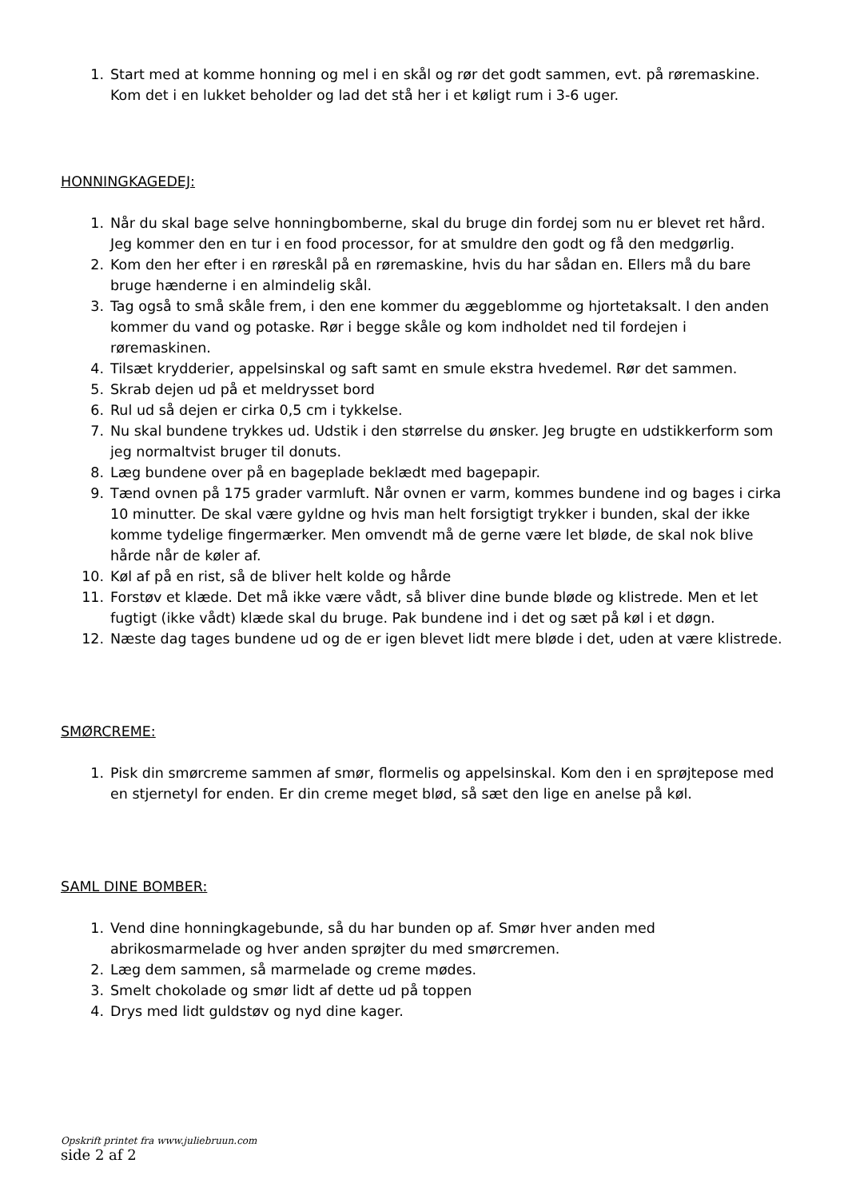1. Start med at komme honning og mel i en skål og rør det godt sammen, evt. på røremaskine. Kom det i en lukket beholder og lad det stå her i et køligt rum i 3-6 uger.
HONNINGKAGEDEJ:
1. Når du skal bage selve honningbomberne, skal du bruge din fordej som nu er blevet ret hård. Jeg kommer den en tur i en food processor, for at smuldre den godt og få den medgørlig.
2. Kom den her efter i en røreskål på en røremaskine, hvis du har sådan en. Ellers må du bare bruge hænderne i en almindelig skål.
3. Tag også to små skåle frem, i den ene kommer du æggeblomme og hjortetaksalt. I den anden kommer du vand og potaske. Rør i begge skåle og kom indholdet ned til fordejen i røremaskinen.
4. Tilsæt krydderier, appelsinskal og saft samt en smule ekstra hvedemel. Rør det sammen.
5. Skrab dejen ud på et meldrysset bord
6. Rul ud så dejen er cirka 0,5 cm i tykkelse.
7. Nu skal bundene trykkes ud. Udstik i den størrelse du ønsker. Jeg brugte en udstikkerform som jeg normaltvist bruger til donuts.
8. Læg bundene over på en bageplade beklædt med bagepapir.
9. Tænd ovnen på 175 grader varmluft. Når ovnen er varm, kommes bundene ind og bages i cirka 10 minutter. De skal være gyldne og hvis man helt forsigtigt trykker i bunden, skal der ikke komme tydelige fingermærker. Men omvendt må de gerne være let bløde, de skal nok blive hårde når de køler af.
10. Køl af på en rist, så de bliver helt kolde og hårde
11. Forstøv et klæde. Det må ikke være vådt, så bliver dine bunde bløde og klistrede. Men et let fugtigt (ikke vådt) klæde skal du bruge. Pak bundene ind i det og sæt på køl i et døgn.
12. Næste dag tages bundene ud og de er igen blevet lidt mere bløde i det, uden at være klistrede.
SMØRCREME:
1. Pisk din smørcreme sammen af smør, flormelis og appelsinskal. Kom den i en sprøjtepose med en stjernetyl for enden. Er din creme meget blød, så sæt den lige en anelse på køl.
SAML DINE BOMBER:
1. Vend dine honningkagebunde, så du har bunden op af. Smør hver anden med abrikosmarmelade og hver anden sprøjter du med smørcremen.
2. Læg dem sammen, så marmelade og creme mødes.
3. Smelt chokolade og smør lidt af dette ud på toppen
4. Drys med lidt guldstøv og nyd dine kager.
Opskrift printet fra www.juliebruun.com
side 2 af 2